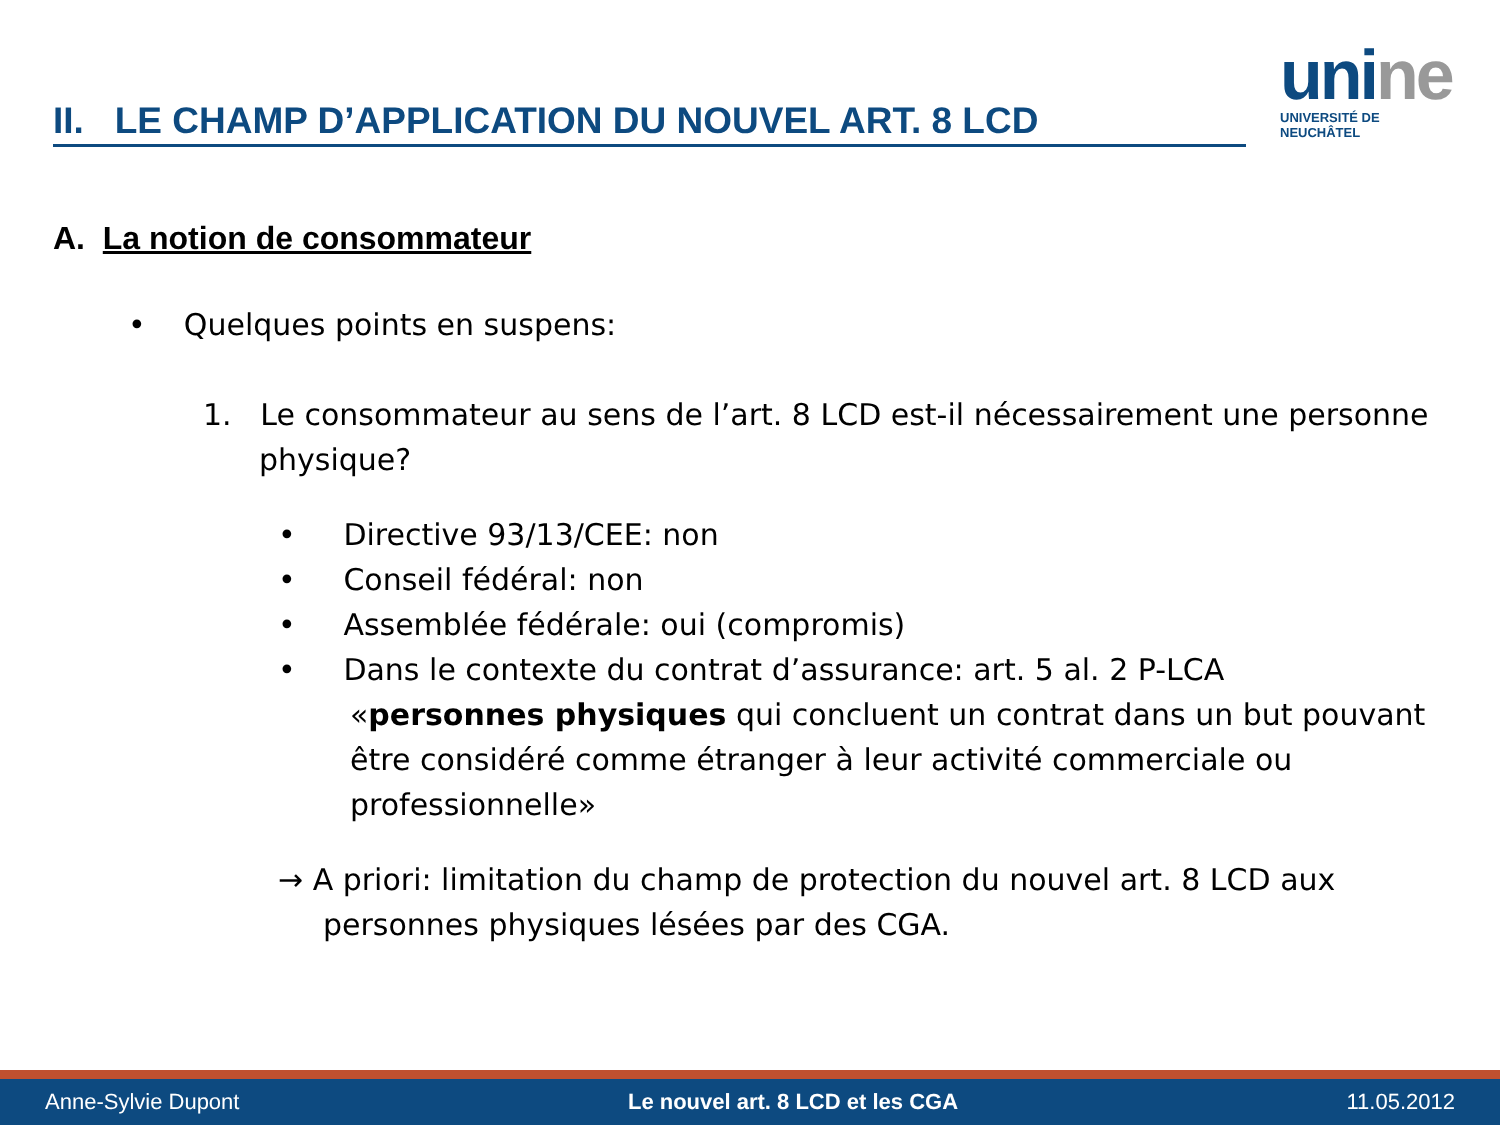II. LE CHAMP D’APPLICATION DU NOUVEL ART. 8 LCD
unine
UNIVERSITÉ DE
NEUCHÂTEL
A. La notion de consommateur
• Quelques points en suspens:
1. Le consommateur au sens de l’art. 8 LCD est-il nécessairement une personne physique?
• Directive 93/13/CEE: non
• Conseil fédéral: non
• Assemblée fédérale: oui (compromis)
• Dans le contexte du contrat d’assurance: art. 5 al. 2 P-LCA
«personnes physiques qui concluent un contrat dans un but pouvant être considéré comme étranger à leur activité commerciale ou professionnelle»
→ A priori: limitation du champ de protection du nouvel art. 8 LCD aux personnes physiques lésées par des CGA.
Anne-Sylvie Dupont Le nouvel art. 8 LCD et les CGA 11.05.2012